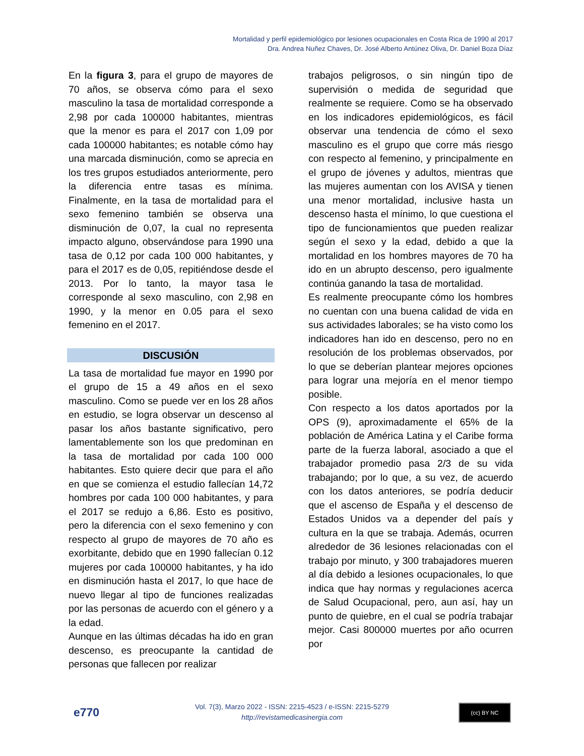Mortalidad y perfil epidemiológico por lesiones ocupacionales en Costa Rica de 1990 al 2017
Dra. Andrea Nuñez Chaves, Dr. José Alberto Antúnez Oliva, Dr. Daniel Boza Díaz
En la figura 3, para el grupo de mayores de 70 años, se observa cómo para el sexo masculino la tasa de mortalidad corresponde a 2,98 por cada 100000 habitantes, mientras que la menor es para el 2017 con 1,09 por cada 100000 habitantes; es notable cómo hay una marcada disminución, como se aprecia en los tres grupos estudiados anteriormente, pero la diferencia entre tasas es mínima. Finalmente, en la tasa de mortalidad para el sexo femenino también se observa una disminución de 0,07, la cual no representa impacto alguno, observándose para 1990 una tasa de 0,12 por cada 100 000 habitantes, y para el 2017 es de 0,05, repitiéndose desde el 2013. Por lo tanto, la mayor tasa le corresponde al sexo masculino, con 2,98 en 1990, y la menor en 0.05 para el sexo femenino en el 2017.
DISCUSIÓN
La tasa de mortalidad fue mayor en 1990 por el grupo de 15 a 49 años en el sexo masculino. Como se puede ver en los 28 años en estudio, se logra observar un descenso al pasar los años bastante significativo, pero lamentablemente son los que predominan en la tasa de mortalidad por cada 100 000 habitantes. Esto quiere decir que para el año en que se comienza el estudio fallecían 14,72 hombres por cada 100 000 habitantes, y para el 2017 se redujo a 6,86. Esto es positivo, pero la diferencia con el sexo femenino y con respecto al grupo de mayores de 70 año es exorbitante, debido que en 1990 fallecían 0.12 mujeres por cada 100000 habitantes, y ha ido en disminución hasta el 2017, lo que hace de nuevo llegar al tipo de funciones realizadas por las personas de acuerdo con el género y a la edad.
Aunque en las últimas décadas ha ido en gran descenso, es preocupante la cantidad de personas que fallecen por realizar
trabajos peligrosos, o sin ningún tipo de supervisión o medida de seguridad que realmente se requiere. Como se ha observado en los indicadores epidemiológicos, es fácil observar una tendencia de cómo el sexo masculino es el grupo que corre más riesgo con respecto al femenino, y principalmente en el grupo de jóvenes y adultos, mientras que las mujeres aumentan con los AVISA y tienen una menor mortalidad, inclusive hasta un descenso hasta el mínimo, lo que cuestiona el tipo de funcionamientos que pueden realizar según el sexo y la edad, debido a que la mortalidad en los hombres mayores de 70 ha ido en un abrupto descenso, pero igualmente continúa ganando la tasa de mortalidad.
Es realmente preocupante cómo los hombres no cuentan con una buena calidad de vida en sus actividades laborales; se ha visto como los indicadores han ido en descenso, pero no en resolución de los problemas observados, por lo que se deberían plantear mejores opciones para lograr una mejoría en el menor tiempo posible.
Con respecto a los datos aportados por la OPS (9), aproximadamente el 65% de la población de América Latina y el Caribe forma parte de la fuerza laboral, asociado a que el trabajador promedio pasa 2/3 de su vida trabajando; por lo que, a su vez, de acuerdo con los datos anteriores, se podría deducir que el ascenso de España y el descenso de Estados Unidos va a depender del país y cultura en la que se trabaja. Además, ocurren alrededor de 36 lesiones relacionadas con el trabajo por minuto, y 300 trabajadores mueren al día debido a lesiones ocupacionales, lo que indica que hay normas y regulaciones acerca de Salud Ocupacional, pero, aun así, hay un punto de quiebre, en el cual se podría trabajar mejor. Casi 800000 muertes por año ocurren por
e770
Vol. 7(3), Marzo 2022 - ISSN: 2215-4523 / e-ISSN: 2215-5279
http://revistamedicasinergia.com
(cc) BY NC